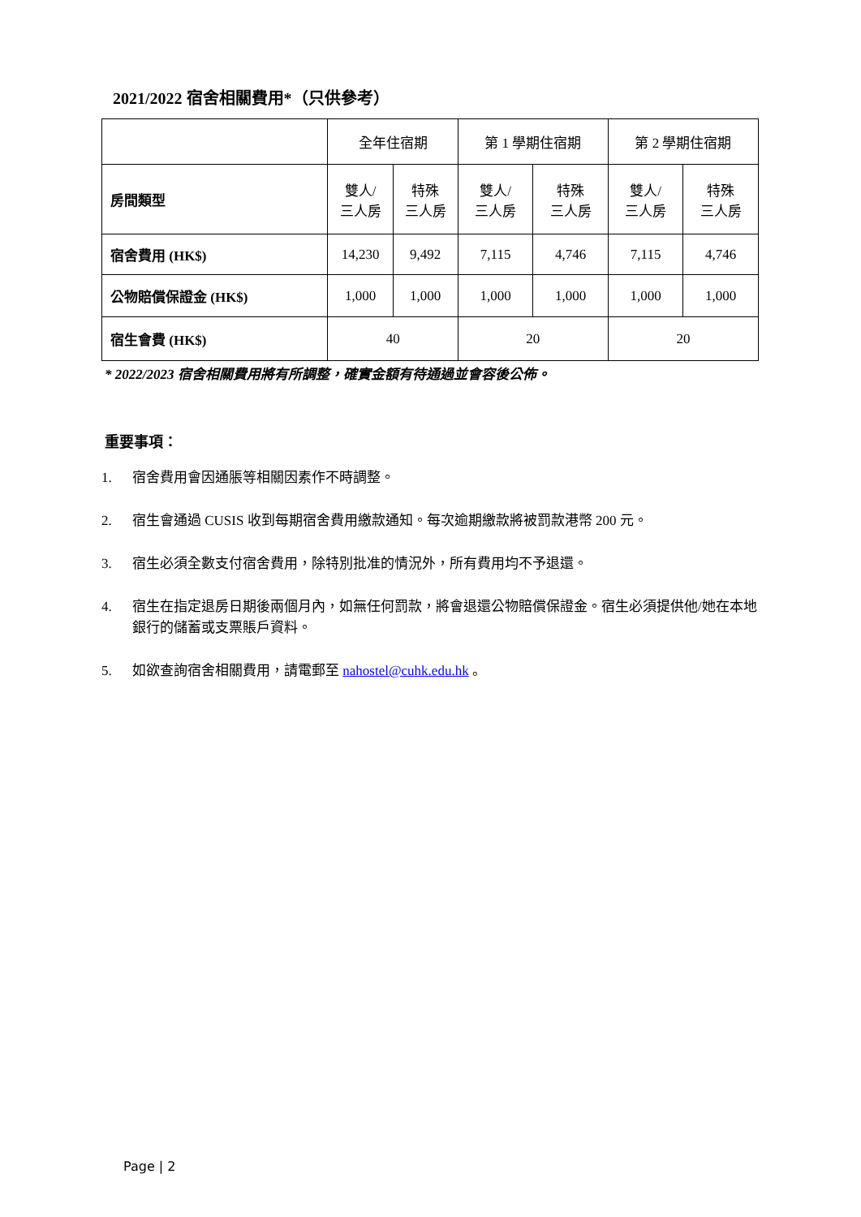2021/2022 宿舍相關費用*（只供參考）
| | 全年住宿期 | | 第 1 學期住宿期 | | 第 2 學期住宿期 | |
| 房間類型 | 雙人/ 三人房 | 特殊 三人房 | 雙人/ 三人房 | 特殊 三人房 | 雙人/ 三人房 | 特殊 三人房 |
| 宿舍費用 (HK$) | 14,230 | 9,492 | 7,115 | 4,746 | 7,115 | 4,746 |
| 公物賠償保證金 (HK$) | 1,000 | 1,000 | 1,000 | 1,000 | 1,000 | 1,000 |
| 宿生會費 (HK$) | 40 | | 20 | | 20 | |
* 2022/2023 宿舍相關費用將有所調整，確實金額有待通過並會容後公佈。
重要事項：
1. 宿舍費用會因通脹等相關因素作不時調整。
2. 宿生會通過 CUSIS 收到每期宿舍費用繳款通知。每次逾期繳款將被罰款港幣 200 元。
3. 宿生必須全數支付宿舍費用，除特別批准的情況外，所有費用均不予退還。
4. 宿生在指定退房日期後兩個月內，如無任何罰款，將會退還公物賠償保證金。宿生必須提供他/她在本地銀行的儲蓄或支票賬戶資料。
5. 如欲查詢宿舍相關費用，請電郵至 nahostel@cuhk.edu.hk 。
Page | 2